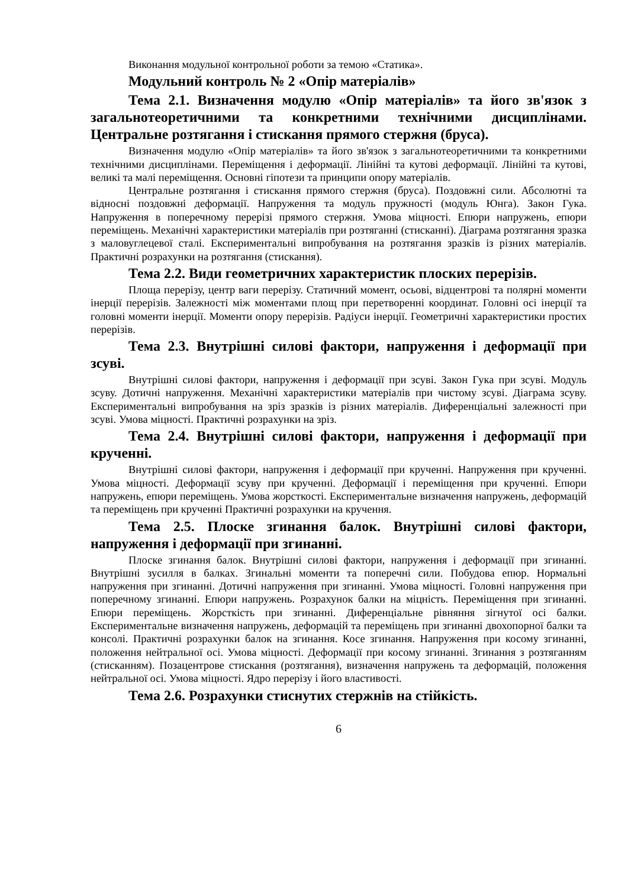Виконання модульної контрольної роботи за темою «Статика».
Модульний контроль № 2 «Опір матеріалів»
Тема 2.1. Визначення модулю «Опір матеріалів» та його зв'язок з загальнотеоретичними та конкретними технічними дисциплінами. Центральне розтягання і стискання прямого стержня (бруса).
Визначення модулю «Опір матеріалів» та його зв'язок з загальнотеоретичними та конкретними технічними дисциплінами. Переміщення і деформації. Лінійні та кутові деформації. Лінійні та кутові, великі та малі переміщення. Основні гіпотези та принципи опору матеріалів.
Центральне розтягання і стискання прямого стержня (бруса). Поздовжні сили. Абсолютні та відносні поздовжні деформації. Напруження та модуль пружності (модуль Юнга). Закон Гука. Напруження в поперечному перерізі прямого стержня. Умова міцності. Епюри напружень, епюри переміщень. Механічні характеристики матеріалів при розтяганні (стисканні). Діаграма розтягання зразка з маловуглецевої сталі. Експериментальні випробування на розтягання зразків із різних матеріалів. Практичні розрахунки на розтягання (стискання).
Тема 2.2. Види геометричних характеристик плоских перерізів.
Площа перерізу, центр ваги перерізу. Статичний момент, осьові, відцентрові та полярні моменти інерції перерізів. Залежності між моментами площ при перетворенні координат. Головні осі інерції та головні моменти інерції. Моменти опору перерізів. Радіуси інерції. Геометричні характеристики простих перерізів.
Тема 2.3. Внутрішні силові фактори, напруження і деформації при зсуві.
Внутрішні силові фактори, напруження і деформації при зсуві. Закон Гука при зсуві. Модуль зсуву. Дотичні напруження. Механічні характеристики матеріалів при чистому зсуві. Діаграма зсуву. Експериментальні випробування на зріз зразків із різних матеріалів. Диференціальні залежності при зсуві. Умова міцності. Практичні розрахунки на зріз.
Тема 2.4. Внутрішні силові фактори, напруження і деформації при крученні.
Внутрішні силові фактори, напруження і деформації при крученні. Напруження при крученні. Умова міцності. Деформації зсуву при крученні. Деформації і переміщення при крученні. Епюри напружень, епюри переміщень. Умова жорсткості. Експериментальне визначення напружень, деформацій та переміщень при крученні Практичні розрахунки на кручення.
Тема 2.5. Плоске згинання балок. Внутрішні силові фактори, напруження і деформації при згинанні.
Плоске згинання балок. Внутрішні силові фактори, напруження і деформації при згинанні. Внутрішні зусилля в балках. Згинальні моменти та поперечні сили. Побудова епюр. Нормальні напруження при згинанні. Дотичні напруження при згинанні. Умова міцності. Головні напруження при поперечному згинанні. Епюри напружень. Розрахунок балки на міцність. Переміщення при згинанні. Епюри переміщень. Жорсткість при згинанні. Диференціальне рівняння зігнутої осі балки. Експериментальне визначення напружень, деформацій та переміщень при згинанні двохопорної балки та консолі. Практичні розрахунки балок на згинання. Косе згинання. Напруження при косому згинанні, положення нейтральної осі. Умова міцності. Деформації при косому згинанні. Згинання з розтяганням (стисканням). Позацентрове стискання (розтягання), визначення напружень та деформацій, положення нейтральної осі. Умова міцності. Ядро перерізу і його властивості.
Тема 2.6. Розрахунки стиснутих стержнів на стійкість.
6